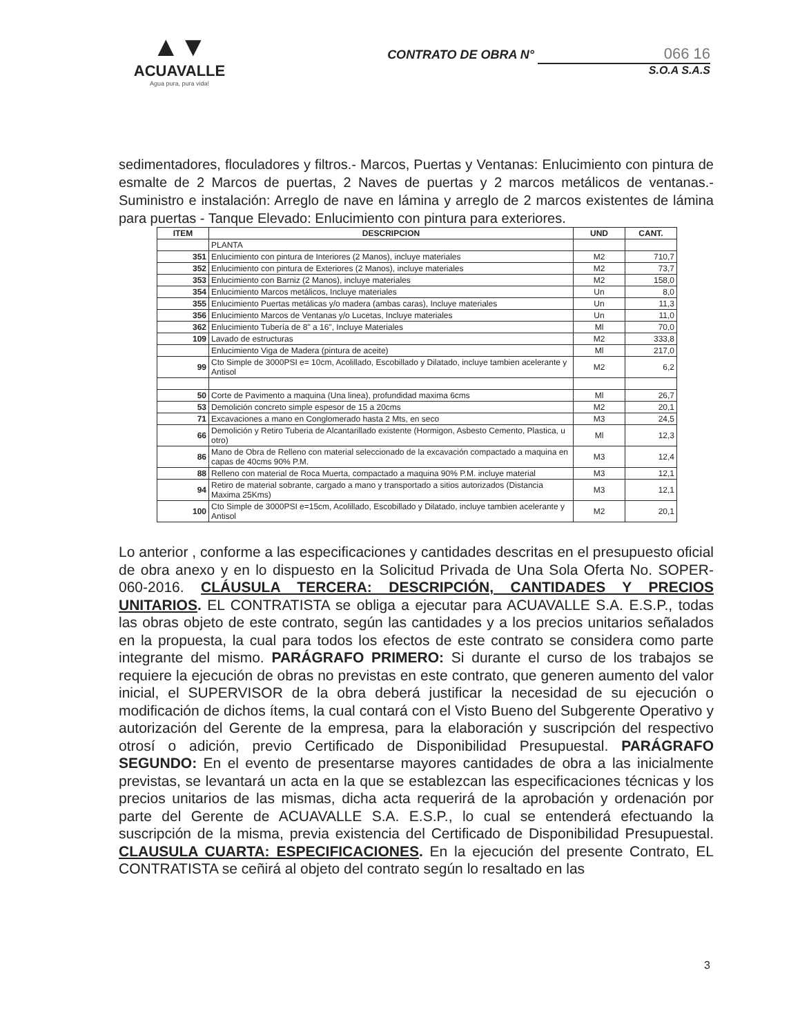▲▼
ACUAVALLE
Agua pura, pura vida!
CONTRATO DE OBRA N° 066 16
S.O.A S.A.S
sedimentadores, floculadores y filtros.- Marcos, Puertas y Ventanas: Enlucimiento con pintura de esmalte de 2 Marcos de puertas, 2 Naves de puertas y 2 marcos metálicos de ventanas.- Suministro e instalación: Arreglo de nave en lámina y arreglo de 2 marcos existentes de lámina para puertas - Tanque Elevado: Enlucimiento con pintura para exteriores.
| ITEM | DESCRIPCION | UND | CANT. |
| --- | --- | --- | --- |
| | PLANTA | | |
| 351 | Enlucimiento con pintura de Interiores (2 Manos), incluye materiales | M2 | 710,7 |
| 352 | Enlucimiento con pintura de Exteriores (2 Manos), incluye materiales | M2 | 73,7 |
| 353 | Enlucimiento con Barniz (2 Manos), incluye materiales | M2 | 158,0 |
| 354 | Enlucimiento Marcos metálicos, Incluye materiales | Un | 8,0 |
| 355 | Enlucimiento Puertas metálicas y/o madera (ambas caras), Incluye materiales | Un | 11,3 |
| 356 | Enlucimiento Marcos de Ventanas y/o Lucetas, Incluye materiales | Un | 11,0 |
| 362 | Enlucimiento Tubería de 8" a 16", Incluye Materiales | Ml | 70,0 |
| 109 | Lavado de estructuras | M2 | 333,8 |
| | Enlucimiento Viga de Madera (pintura de aceite) | Ml | 217,0 |
| 99 | Cto Simple de 3000PSI e= 10cm, Acolillado, Escobillado y Dilatado, incluye tambien acelerante y Antisol | M2 | 6,2 |
| 50 | Corte de Pavimento a maquina (Una linea), profundidad maxima 6cms | Ml | 26,7 |
| 53 | Demolición concreto simple espesor de 15 a 20cms | M2 | 20,1 |
| 71 | Excavaciones a mano en Conglomerado hasta 2 Mts, en seco | M3 | 24,5 |
| 66 | Demolición y Retiro Tuberia de Alcantarillado existente (Hormigon, Asbesto Cemento, Plastica, u otro) | Ml | 12,3 |
| 86 | Mano de Obra de Relleno con material seleccionado de la excavación compactado a maquina en capas de 40cms 90% P.M. | M3 | 12,4 |
| 88 | Relleno con material de Roca Muerta, compactado a maquina 90% P.M. incluye material | M3 | 12,1 |
| 94 | Retiro de material sobrante, cargado a mano y transportado a sitios autorizados (Distancia Maxima 25Kms) | M3 | 12,1 |
| 100 | Cto Simple de 3000PSI e=15cm, Acolillado, Escobillado y Dilatado, incluye tambien acelerante y Antisol | M2 | 20,1 |
Lo anterior , conforme a las especificaciones y cantidades descritas en el presupuesto oficial de obra anexo y en lo dispuesto en la Solicitud Privada de Una Sola Oferta No. SOPER-060-2016. CLÁUSULA TERCERA: DESCRIPCIÓN, CANTIDADES Y PRECIOS UNITARIOS. EL CONTRATISTA se obliga a ejecutar para ACUAVALLE S.A. E.S.P., todas las obras objeto de este contrato, según las cantidades y a los precios unitarios señalados en la propuesta, la cual para todos los efectos de este contrato se considera como parte integrante del mismo. PARÁGRAFO PRIMERO: Si durante el curso de los trabajos se requiere la ejecución de obras no previstas en este contrato, que generen aumento del valor inicial, el SUPERVISOR de la obra deberá justificar la necesidad de su ejecución o modificación de dichos ítems, la cual contará con el Visto Bueno del Subgerente Operativo y autorización del Gerente de la empresa, para la elaboración y suscripción del respectivo otrosí o adición, previo Certificado de Disponibilidad Presupuestal. PARÁGRAFO SEGUNDO: En el evento de presentarse mayores cantidades de obra a las inicialmente previstas, se levantará un acta en la que se establezcan las especificaciones técnicas y los precios unitarios de las mismas, dicha acta requerirá de la aprobación y ordenación por parte del Gerente de ACUAVALLE S.A. E.S.P., lo cual se entenderá efectuando la suscripción de la misma, previa existencia del Certificado de Disponibilidad Presupuestal. CLAUSULA CUARTA: ESPECIFICACIONES. En la ejecución del presente Contrato, EL CONTRATISTA se ceñirá al objeto del contrato según lo resaltado en las
3